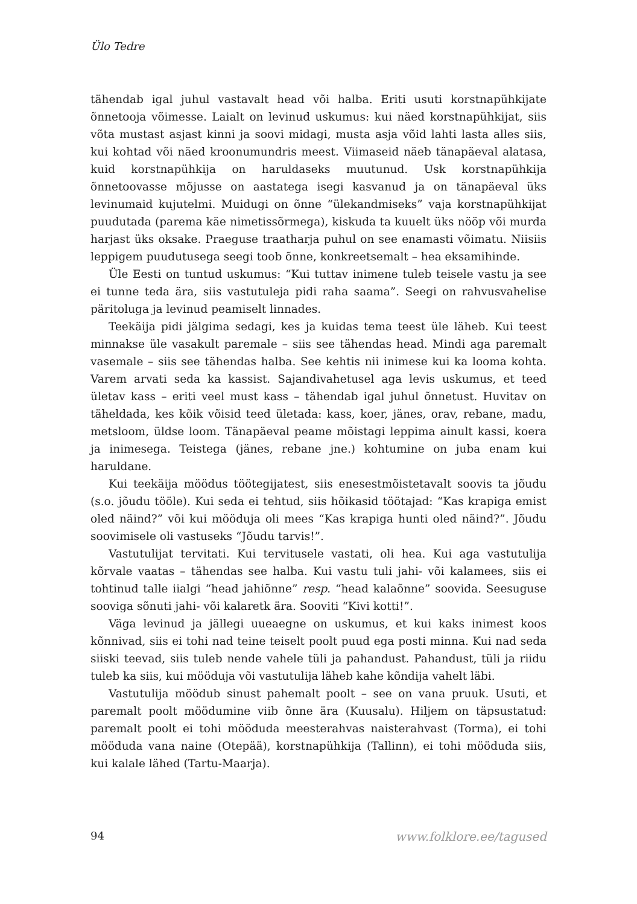Ülo Tedre
tähendab igal juhul vastavalt head või halba. Eriti usuti korstnapühkijate õnnetooja võimesse. Laialt on levinud uskumus: kui näed korstnapühkijat, siis võta mustast asjast kinni ja soovi midagi, musta asja võid lahti lasta alles siis, kui kohtad või näed kroonumundris meest. Viimaseid näeb tänapäeval alatasa, kuid korstnapühkija on haruldaseks muutunud. Usk korstnapühkija õnnetoovasse mõjusse on aastatega isegi kasvanud ja on tänapäeval üks levinumaid kujutelmi. Muidugi on õnne “ülekandmiseks” vaja korstnapühkijat puudutada (parema käe nimetissõrmega), kiskuda ta kuuelt üks nööp või murda harjast üks oksake. Praeguse traatharja puhul on see enamasti võimatu. Niisiis leppigem puudutusega seegi toob õnne, konkreetsemalt – hea eksamihinde.
Üle Eesti on tuntud uskumus: “Kui tuttav inimene tuleb teisele vastu ja see ei tunne teda ära, siis vastutuleja pidi raha saama”. Seegi on rahvusvahelise päritoluga ja levinud peamiselt linnades.
Teekäija pidi jälgima sedagi, kes ja kuidas tema teest üle läheb. Kui teest minnakse üle vasakult paremale – siis see tähendas head. Mindi aga paremalt vasemale – siis see tähendas halba. See kehtis nii inimese kui ka looma kohta. Varem arvati seda ka kassist. Sajandivahetusel aga levis uskumus, et teed ületav kass – eriti veel must kass – tähendab igal juhul õnnetust. Huvitav on täheldada, kes kõik võisid teed ületada: kass, koer, jänes, orav, rebane, madu, metsloom, üldse loom. Tänapäeval peame mõistagi leppima ainult kassi, koera ja inimesega. Teistega (jänes, rebane jne.) kohtumine on juba enam kui haruldane.
Kui teekäija möödus töötegijatest, siis enesestmõistetavalt soovis ta jõudu (s.o. jõudu tööle). Kui seda ei tehtud, siis hõikasid töötajad: “Kas krapiga emist oled näind?” või kui mööduja oli mees “Kas krapiga hunti oled näind?”. Jõudu soovimisele oli vastuseks “Jõudu tarvis!”.
Vastutulijat tervitati. Kui tervitusele vastati, oli hea. Kui aga vastutulija kõrvale vaatas – tähendas see halba. Kui vastu tuli jahi- või kalamees, siis ei tohtinud talle iialgi “head jahiõnne” resp. “head kalaõnne” soovida. Seesuguse sooviga sõnuti jahi- või kalaretk ära. Sooviti “Kivi kotti!”.
Väga levinud ja jällegi uueaegne on uskumus, et kui kaks inimest koos kõnnivad, siis ei tohi nad teine teiselt poolt puud ega posti minna. Kui nad seda siiski teevad, siis tuleb nende vahele tüli ja pahandust. Pahandust, tüli ja riidu tuleb ka siis, kui mööduja või vastutulija läheb kahe kõndija vahelt läbi.
Vastutulija möödub sinust pahemalt poolt – see on vana pruuk. Usuti, et paremalt poolt möödumine viib õnne ära (Kuusalu). Hiljem on täpsustatud: paremalt poolt ei tohi mööduda meesterahvas naisterahvast (Torma), ei tohi mööduda vana naine (Otepää), korstnapühkija (Tallinn), ei tohi mööduda siis, kui kalale lähed (Tartu-Maarja).
94 www.folklore.ee/tagused